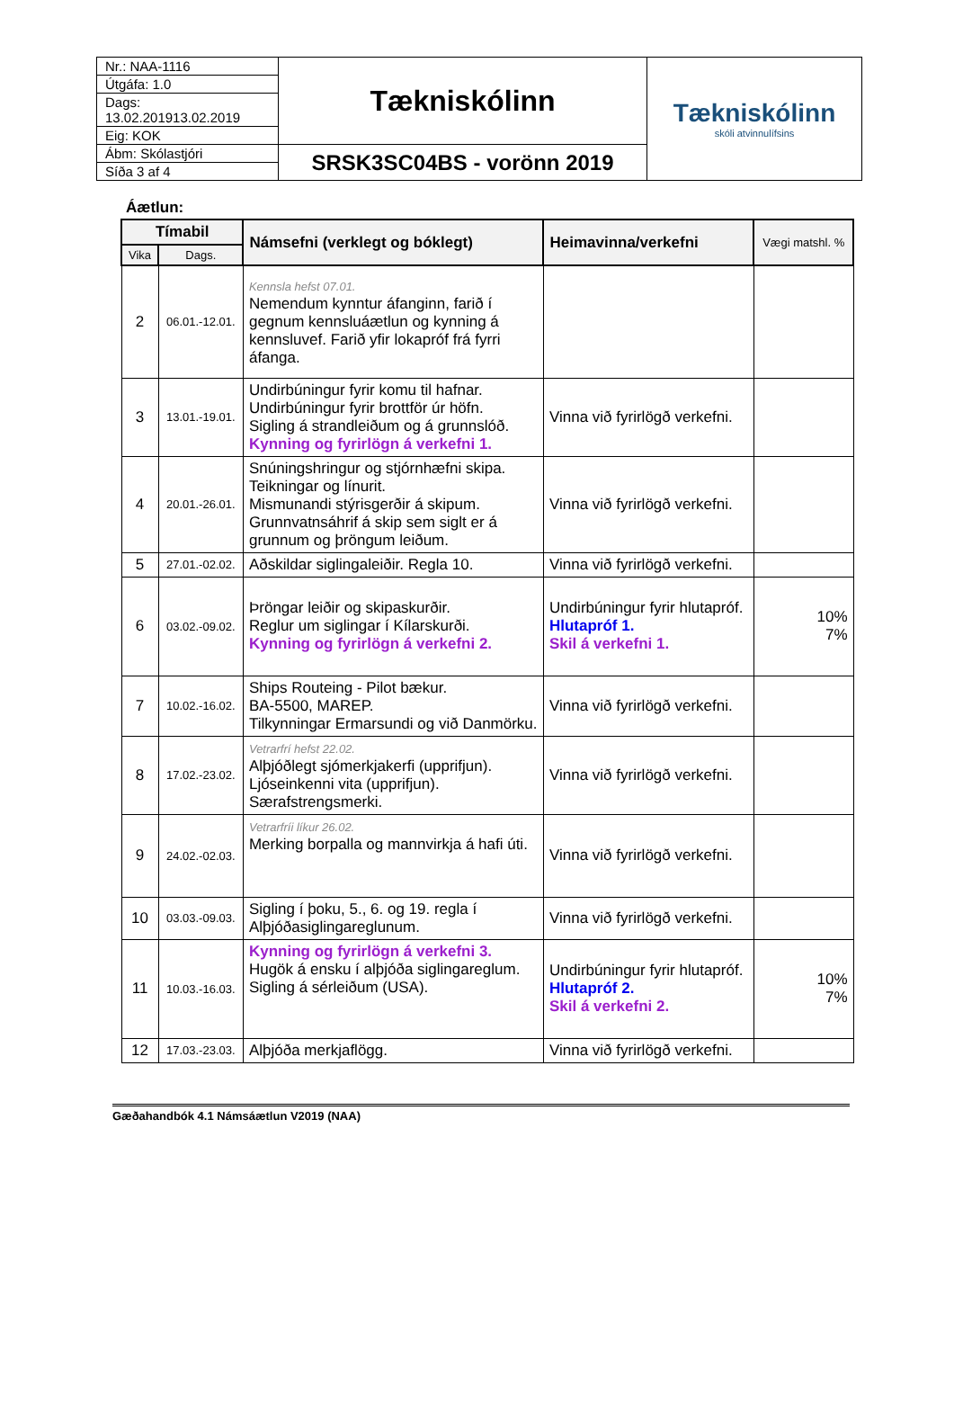| Nr.: NAA-1116 | Tækniskólinn | Tækniskólinn skóli atvinnulífsins |
| Útgáfa: 1.0 | | |
| Dags: 13.02.201913.02.2019 | | |
| Eig: KOK | | |
| Ábm: Skólastjóri | SRSK3SC04BS - vorönn 2019 | |
| Síða 3 af 4 | | |
Áætlun:
| Tímabil | | Námsefni (verklegt og bóklegt) | Heimavinna/verkefni | Vægi matshl. % |
| --- | --- | --- | --- | --- |
| Vika | Dags. | | | |
| 2 | 06.01.-12.01. | Kennsla hefst 07.01. Nemendum kynntur áfanginn, farið í gegnum kennsluáætlun og kynning á kennsluvef. Farið yfir lokapróf frá fyrri áfanga. | | |
| 3 | 13.01.-19.01. | Undirbúningur fyrir komu til hafnar. Undirbúningur fyrir brottför úr höfn. Sigling á strandleiðum og á grunnslóð. Kynning og fyrirlögn á verkefni 1. | Vinna við fyrirlögð verkefni. | |
| 4 | 20.01.-26.01. | Snúningshringur og stjórnhæfni skipa. Teikningar og línurit. Mismunandi stýrisgerðir á skipum. Grunnvatnsáhrif á skip sem siglt er á grunnum og þröngum leiðum. | Vinna við fyrirlögð verkefni. | |
| 5 | 27.01.-02.02. | Aðskildar siglingaleiðir. Regla 10. | Vinna við fyrirlögð verkefni. | |
| 6 | 03.02.-09.02. | Þröngar leiðir og skipaskurðir. Reglur um siglingar í Kílarskurði. Kynning og fyrirlögn á verkefni 2. | Undirbúningur fyrir hlutapróf. Hlutapróf 1. Skil á verkefni 1. | 10% 7% |
| 7 | 10.02.-16.02. | Ships Routeing - Pilot bækur. BA-5500, MAREP. Tilkynningar Ermarsundi og við Danmörku. | Vinna við fyrirlögð verkefni. | |
| 8 | 17.02.-23.02. | Vetrarfrí hefst 22.02. Alþjóðlegt sjómerkjakerfi (upprifjun). Ljóseinkenni vita (upprifjun). Særafstrengsmerki. | Vinna við fyrirlögð verkefni. | |
| 9 | 24.02.-02.03. | Vetrarfríi líkur 26.02. Merking borpalla og mannvirkja á hafi úti. | Vinna við fyrirlögð verkefni. | |
| 10 | 03.03.-09.03. | Sigling í þoku, 5., 6. og 19. regla í Alþjóðasiglingareglunum. | Vinna við fyrirlögð verkefni. | |
| 11 | 10.03.-16.03. | Kynning og fyrirlögn á verkefni 3. Hugök á ensku í alþjóða siglingareglum. Sigling á sérleiðum (USA). | Undirbúningur fyrir hlutapróf. Hlutapróf 2. Skil á verkefni 2. | 10% 7% |
| 12 | 17.03.-23.03. | Alþjóða merkjaflögg. | Vinna við fyrirlögð verkefni. | |
Gæðahandbók 4.1 Námsáætlun V2019 (NAA)